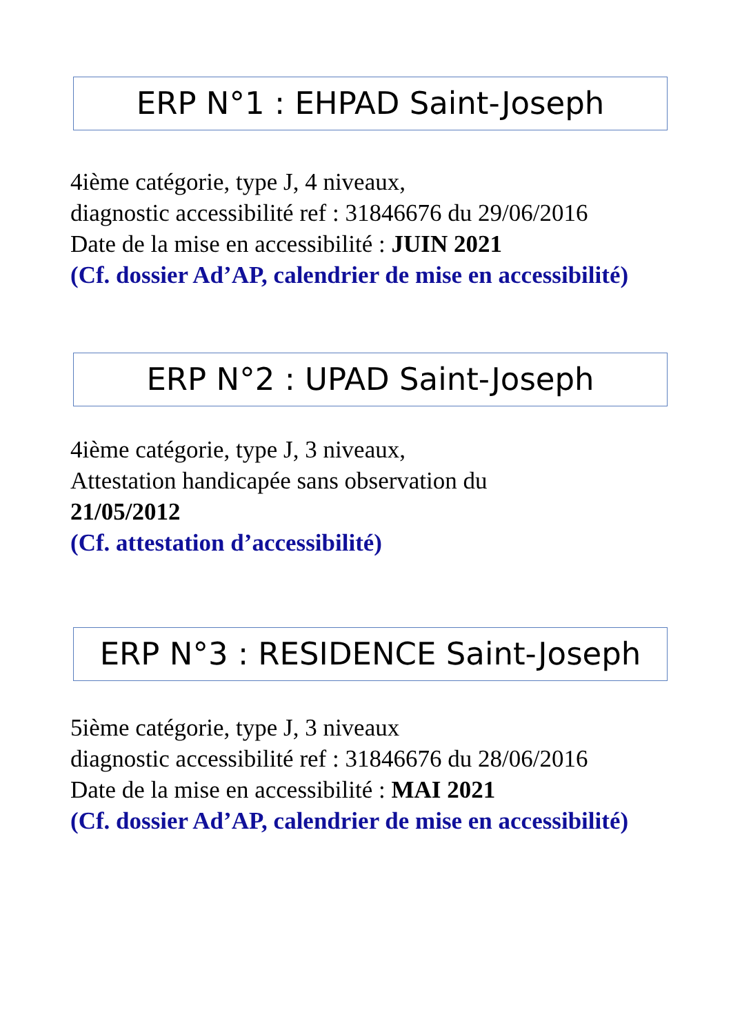ERP N°1 : EHPAD Saint-Joseph
4ième catégorie, type J, 4 niveaux,
diagnostic accessibilité ref : 31846676 du 29/06/2016
Date de la mise en accessibilité : JUIN 2021
(Cf. dossier Ad’AP, calendrier de mise en accessibilité)
ERP N°2 : UPAD Saint-Joseph
4ième catégorie, type J, 3 niveaux,
Attestation handicapée sans observation du
21/05/2012
(Cf. attestation d’accessibilité)
ERP N°3 : RESIDENCE Saint-Joseph
5ième catégorie, type J, 3 niveaux
diagnostic accessibilité ref : 31846676 du 28/06/2016
Date de la mise en accessibilité : MAI 2021
(Cf. dossier Ad’AP, calendrier de mise en accessibilité)